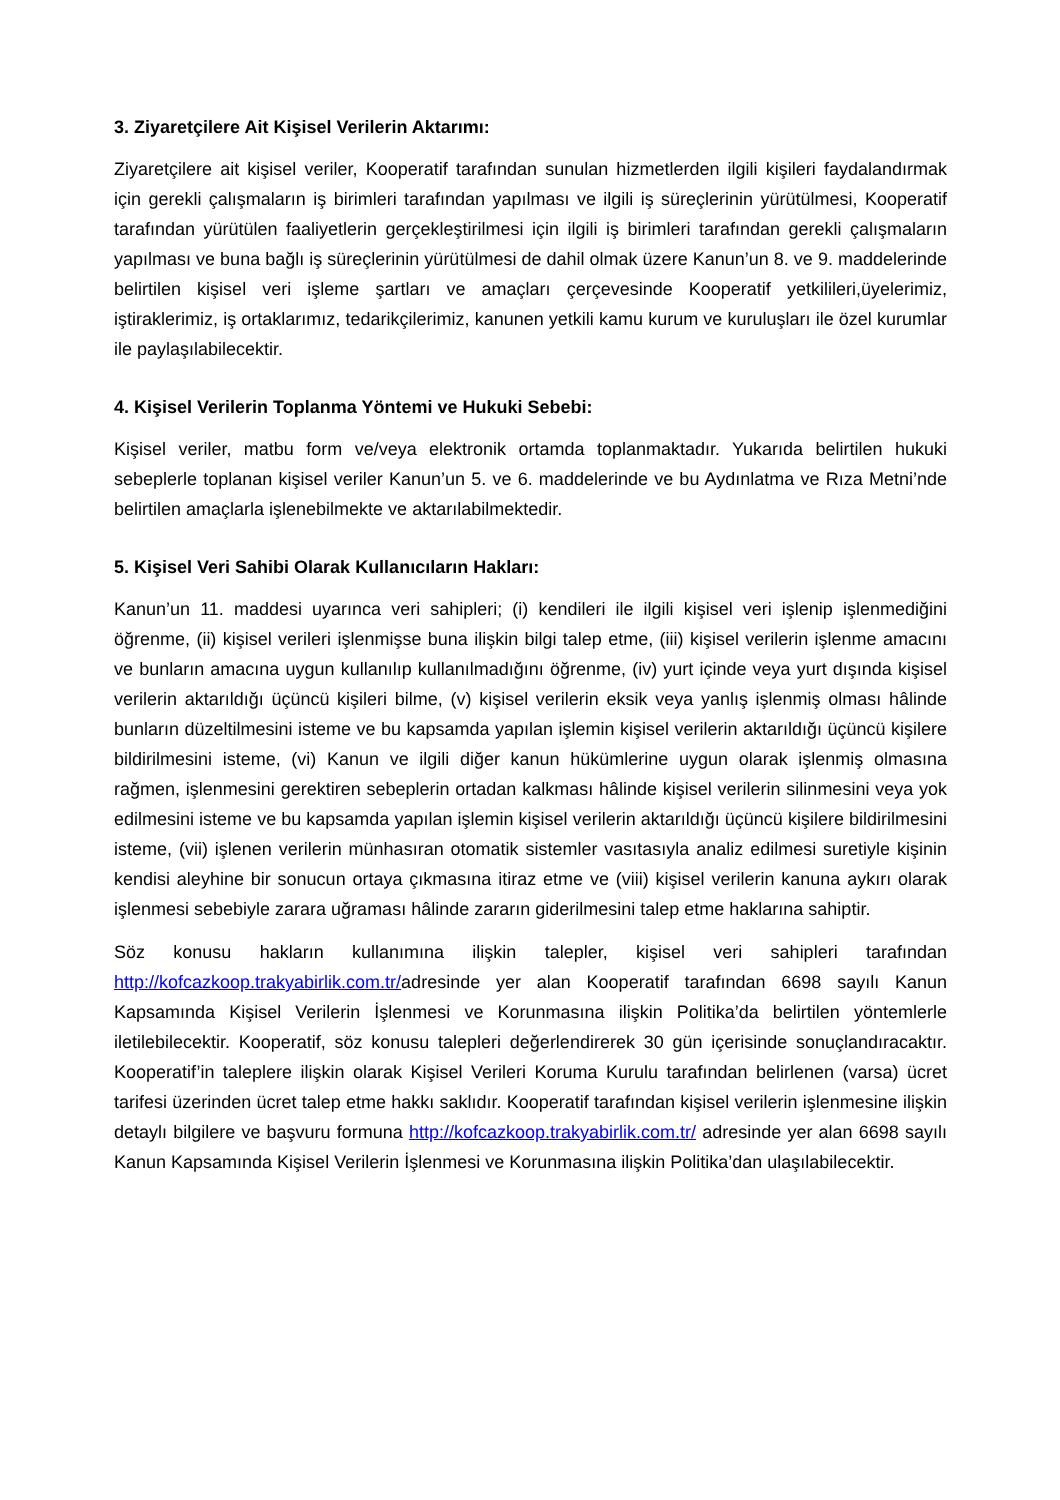3. Ziyaretçilere Ait Kişisel Verilerin Aktarımı:
Ziyaretçilere ait kişisel veriler, Kooperatif tarafından sunulan hizmetlerden ilgili kişileri faydalandırmak için gerekli çalışmaların iş birimleri tarafından yapılması ve ilgili iş süreçlerinin yürütülmesi, Kooperatif tarafından yürütülen faaliyetlerin gerçekleştirilmesi için ilgili iş birimleri tarafından gerekli çalışmaların yapılması ve buna bağlı iş süreçlerinin yürütülmesi de dahil olmak üzere Kanun’un 8. ve 9. maddelerinde belirtilen kişisel veri işleme şartları ve amaçları çerçevesinde Kooperatif yetkilileri,üyelerimiz, iştiraklerimiz, iş ortaklarımız, tedarikçilerimiz, kanunen yetkili kamu kurum ve kuruluşları ile özel kurumlar ile paylaşılabilecektir.
4. Kişisel Verilerin Toplanma Yöntemi ve Hukuki Sebebi:
Kişisel veriler, matbu form ve/veya elektronik ortamda toplanmaktadır. Yukarıda belirtilen hukuki sebeplerle toplanan kişisel veriler Kanun’un 5. ve 6. maddelerinde ve bu Aydınlatma ve Rıza Metni’nde belirtilen amaçlarla işlenebilmekte ve aktarılabilmektedir.
5. Kişisel Veri Sahibi Olarak Kullanıcıların Hakları:
Kanun’un 11. maddesi uyarınca veri sahipleri; (i) kendileri ile ilgili kişisel veri işlenip işlenmediğini öğrenme, (ii) kişisel verileri işlenmişse buna ilişkin bilgi talep etme, (iii) kişisel verilerin işlenme amacını ve bunların amacına uygun kullanılıp kullanılmadığını öğrenme, (iv) yurt içinde veya yurt dışında kişisel verilerin aktarıldığı üçüncü kişileri bilme, (v) kişisel verilerin eksik veya yanlış işlenmiş olması hâlinde bunların düzeltilmesini isteme ve bu kapsamda yapılan işlemin kişisel verilerin aktarıldığı üçüncü kişilere bildirilmesini isteme, (vi) Kanun ve ilgili diğer kanun hükümlerine uygun olarak işlenmiş olmasına rağmen, işlenmesini gerektiren sebeplerin ortadan kalkması hâlinde kişisel verilerin silinmesini veya yok edilmesini isteme ve bu kapsamda yapılan işlemin kişisel verilerin aktarıldığı üçüncü kişilere bildirilmesini isteme, (vii) işlenen verilerin münhasıran otomatik sistemler vasıtasıyla analiz edilmesi suretiyle kişinin kendisi aleyhine bir sonucun ortaya çıkmasına itiraz etme ve (viii) kişisel verilerin kanuna aykırı olarak işlenmesi sebebiyle zarara uğraması hâlinde zararın giderilmesini talep etme haklarına sahiptir.
Söz konusu hakların kullanımına ilişkin talepler, kişisel veri sahipleri tarafından http://kofcazkoop.trakyabirlik.com.tr/adresinde yer alan Kooperatif tarafından 6698 sayılı Kanun Kapsamında Kişisel Verilerin İşlenmesi ve Korunmasına ilişkin Politika’da belirtilen yöntemlerle iletilebilecektir. Kooperatif, söz konusu talepleri değerlendirerek 30 gün içerisinde sonuçlandıracaktır. Kooperatif’in taleplere ilişkin olarak Kişisel Verileri Koruma Kurulu tarafından belirlenen (varsa) ücret tarifesi üzerinden ücret talep etme hakkı saklıdır. Kooperatif tarafından kişisel verilerin işlenmesine ilişkin detaylı bilgilere ve başvuru formuna http://kofcazkoop.trakyabirlik.com.tr/ adresinde yer alan 6698 sayılı Kanun Kapsamında Kişisel Verilerin İşlenmesi ve Korunmasına ilişkin Politika’dan ulaşılabilecektir.